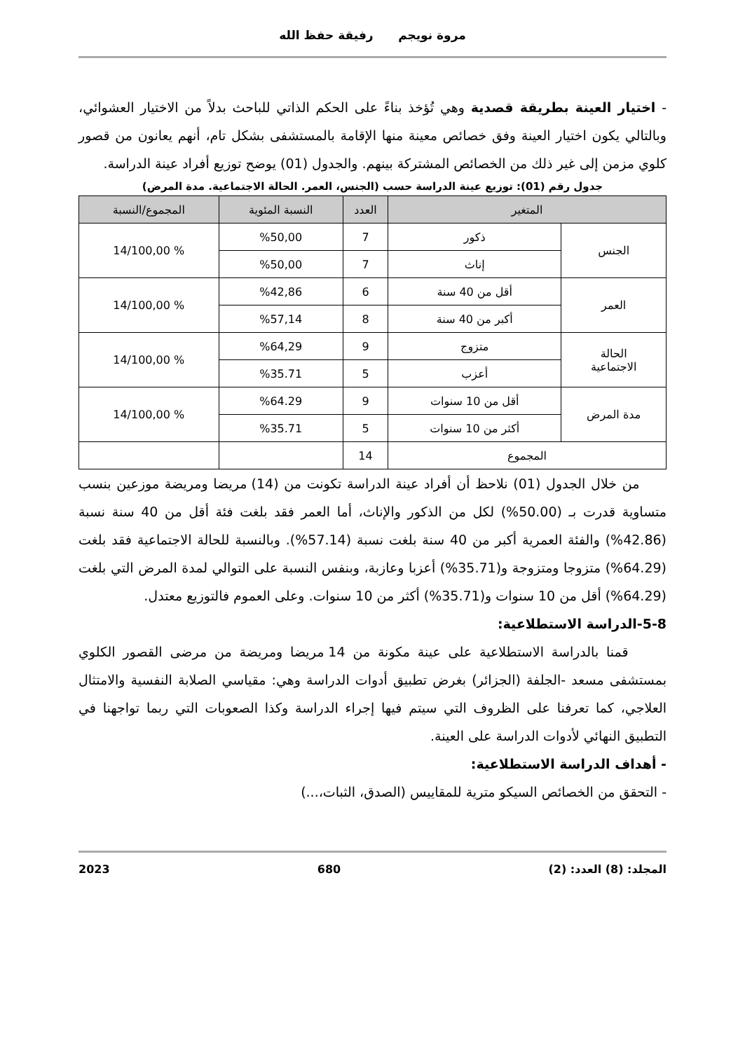مروة نويجم رفيقة حفظ الله
- اختيار العينة بطريقة قصدية وهي تُؤخذ بناءً على الحكم الذاتي للباحث بدلاً من الاختيار العشوائي، وبالتالي يكون اختيار العينة وفق خصائص معينة منها الإقامة بالمستشفى بشكل تام، أنهم يعانون من قصور كلوي مزمن إلى غير ذلك من الخصائص المشتركة بينهم. والجدول (01) يوضح توزيع أفراد عينة الدراسة.
جدول رقم (01): توزيع عينة الدراسة حسب (الجنس، العمر. الحالة الاجتماعية. مدة المرض)
| المتغير | | العدد | النسبة المئوية | المجموع/النسبة |
| --- | --- | --- | --- | --- |
| الجنس | ذكور | 7 | %50,00 | % 14/100,00 |
| | إناث | 7 | %50,00 | |
| العمر | أقل من 40 سنة | 6 | %42,86 | % 14/100,00 |
| | أكبر من 40 سنة | 8 | %57,14 | |
| الحالة الاجتماعية | متزوج | 9 | %64,29 | % 14/100,00 |
| | أعزب | 5 | %35.71 | |
| مدة المرض | أقل من 10 سنوات | 9 | %64.29 | % 14/100,00 |
| | أكثر من 10 سنوات | 5 | %35.71 | |
| المجموع | | 14 | | |
من خلال الجدول (01) نلاحظ أن أفراد عينة الدراسة تكونت من (14) مريضا ومريضة موزعين بنسب متساوية قدرت بـ (50.00%) لكل من الذكور والإناث، أما العمر فقد بلغت فئة أقل من 40 سنة نسبة (42.86%) والفئة العمرية أكبر من 40 سنة بلغت نسبة (57.14%). وبالنسبة للحالة الاجتماعية فقد بلغت (64.29%) متزوجا ومتزوجة و(35.71%) أعزبا وعازبة، وبنفس النسبة على التوالي لمدة المرض التي بلغت (64.29%) أقل من 10 سنوات و(35.71%) أكثر من 10 سنوات. وعلى العموم فالتوزيع معتدل.
5-8-الدراسة الاستطلاعية:
قمنا بالدراسة الاستطلاعية على عينة مكونة من 14 مريضا ومريضة من مرضى القصور الكلوي بمستشفى مسعد -الجلفة (الجزائر) بغرض تطبيق أدوات الدراسة وهي: مقياسي الصلابة النفسية والامتثال العلاجي، كما تعرفنا على الظروف التي سيتم فيها إجراء الدراسة وكذا الصعوبات التي ربما تواجهنا في التطبيق النهائي لأدوات الدراسة على العينة.
- أهداف الدراسة الاستطلاعية:
- التحقق من الخصائص السيكو مترية للمقاييس (الصدق، الثبات،...)
المجلد: (8) العدد: (2) 680 2023